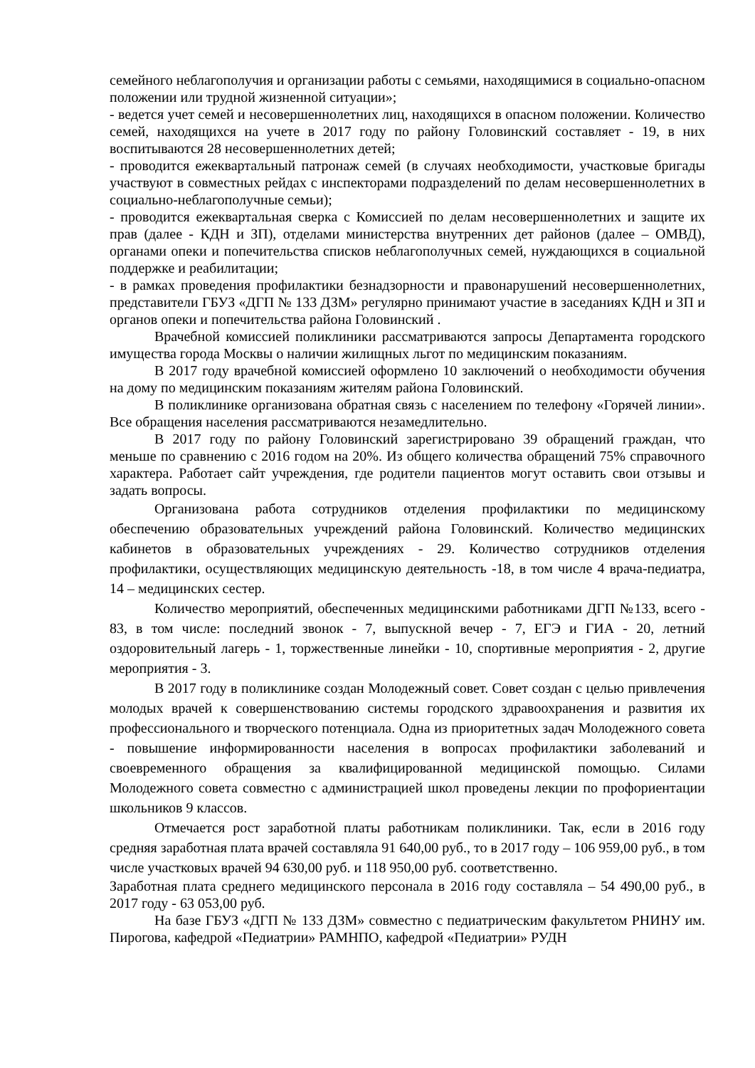семейного неблагополучия и организации работы с семьями, находящимися в социально-опасном положении или трудной жизненной ситуации»;
- ведется учет семей и несовершеннолетних лиц, находящихся в опасном положении. Количество семей, находящихся на учете в 2017 году по району Головинский составляет - 19, в них воспитываются 28 несовершеннолетних детей;
- проводится ежеквартальный патронаж семей (в случаях необходимости, участковые бригады участвуют в совместных рейдах с инспекторами подразделений по делам несовершеннолетних в социально-неблагополучные семьи);
- проводится ежеквартальная сверка с Комиссией по делам несовершеннолетних и защите их прав (далее - КДН и ЗП), отделами министерства внутренних дет районов (далее – ОМВД), органами опеки и попечительства списков неблагополучных семей, нуждающихся в социальной поддержке и реабилитации;
- в рамках проведения профилактики безнадзорности и правонарушений несовершеннолетних, представители ГБУЗ «ДГП № 133 ДЗМ» регулярно принимают участие в заседаниях КДН и ЗП и органов опеки и попечительства района Головинский .
Врачебной комиссией поликлиники рассматриваются запросы Департамента городского имущества города Москвы о наличии жилищных льгот по медицинским показаниям.
В 2017 году врачебной комиссией оформлено 10 заключений о необходимости обучения на дому по медицинским показаниям жителям района Головинский.
В поликлинике организована обратная связь с населением по телефону «Горячей линии». Все обращения населения рассматриваются незамедлительно.
В 2017 году по району Головинский зарегистрировано 39 обращений граждан, что меньше по сравнению с 2016 годом на 20%. Из общего количества обращений 75% справочного характера. Работает сайт учреждения, где родители пациентов могут оставить свои отзывы и задать вопросы.
Организована работа сотрудников отделения профилактики по медицинскому обеспечению образовательных учреждений района Головинский. Количество медицинских кабинетов в образовательных учреждениях - 29. Количество сотрудников отделения профилактики, осуществляющих медицинскую деятельность -18, в том числе 4 врача-педиатра, 14 – медицинских сестер.
Количество мероприятий, обеспеченных медицинскими работниками ДГП №133, всего - 83, в том числе: последний звонок - 7, выпускной вечер - 7, ЕГЭ и ГИА - 20, летний оздоровительный лагерь - 1, торжественные линейки - 10, спортивные мероприятия - 2, другие мероприятия - 3.
В 2017 году в поликлинике создан Молодежный совет. Совет создан с целью привлечения молодых врачей к совершенствованию системы городского здравоохранения и развития их профессионального и творческого потенциала. Одна из приоритетных задач Молодежного совета - повышение информированности населения в вопросах профилактики заболеваний и своевременного обращения за квалифицированной медицинской помощью. Силами Молодежного совета совместно с администрацией школ проведены лекции по профориентации школьников 9 классов.
Отмечается рост заработной платы работникам поликлиники. Так, если в 2016 году средняя заработная плата врачей составляла 91 640,00 руб., то в 2017 году – 106 959,00 руб., в том числе участковых врачей 94 630,00 руб. и 118 950,00 руб. соответственно.
Заработная плата среднего медицинского персонала в 2016 году составляла – 54 490,00 руб., в 2017 году - 63 053,00 руб.
На базе ГБУЗ «ДГП № 133 ДЗМ» совместно с педиатрическим факультетом РНИНУ им. Пирогова, кафедрой «Педиатрии» РАМНПО, кафедрой «Педиатрии» РУДН